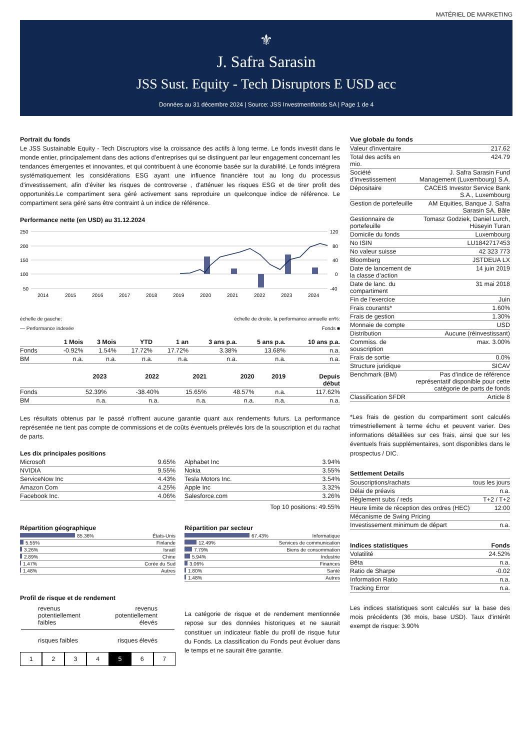MATÉRIEL DE MARKETING
⚜
J. Safra Sarasin
JSS Sust. Equity - Tech Disruptors E USD acc
Données au 31 décembre 2024 | Source: JSS Investmentfonds SA | Page 1 de 4
Portrait du fonds
Le JSS Sustainable Equity - Tech Discruptors vise la croissance des actifs à long terme. Le fonds investit dans le monde entier, principalement dans des actions d’entreprises qui se distinguent par leur engagement concernant les tendances émergentes et innovantes, et qui contribuent à une économie basée sur la durabilité. Le fonds intégrera systématiquement les considérations ESG ayant une influence financière tout au long du processus d'investissement, afin d'éviter les risques de controverse , d'atténuer les risques ESG et de tirer profit des opportunités.Le compartiment sera géré activement sans reproduire un quelconque indice de référence. Le compartiment sera géré sans être contraint à un indice de référence.
Performance nette (en USD) au 31.12.2024
250
200
150
100
50
120
80
40
0
-40
2014
2015
2016
2017
2018
2019
2020
2021
2022
2023
2024
échelle de gauche: échelle de droite, la performance annuelle en%:
— Performance indexée Fonds ■
| | 1 Mois | 3 Mois | YTD | 1 an | 3 ans p.a. | 5 ans p.a. | 10 ans p.a. |
| --- | --- | --- | --- | --- | --- | --- | --- |
| Fonds | -0.92% | 1.54% | 17.72% | 17.72% | 3.38% | 13.68% | n.a. |
| BM | n.a. | n.a. | n.a. | n.a. | n.a. | n.a. | n.a. |
| | 2023 | 2022 | 2021 | 2020 | 2019 | Depuis début |
| --- | --- | --- | --- | --- | --- | --- |
| Fonds | 52.39% | -38.40% | 15.65% | 48.57% | n.a. | 117.62% |
| BM | n.a. | n.a. | n.a. | n.a. | n.a. | n.a. |
Les résultats obtenus par le passé n'offrent aucune garantie quant aux rendements futurs. La performance représentée ne tient pas compte de commissions et de coûts éventuels prélevés lors de la souscription et du rachat de parts.
Les dix principales positions
| Microsoft | 9.65% |
| NVIDIA | 9.55% |
| ServiceNow Inc | 4.43% |
| Amazon Com | 4.25% |
| Facebook Inc. | 4.06% |
| Alphabet Inc | 3.94% |
| Nokia | 3.55% |
| Tesla Motors Inc. | 3.54% |
| Apple Inc | 3.32% |
| Salesforce.com | 3.26% |
Top 10 positions: 49.55%
Répartition géographique
| 85.36% | États-Unis |
| 5.55% | Finlande |
| 3.26% | Israël |
| 2.89% | Chine |
| 1.47% | Corée du Sud |
| 1.48% | Autres |
Répartition par secteur
| 67.43% | Informatique |
| 12.49% | Services de communication |
| 7.79% | Biens de consommation |
| 5.94% | Industrie |
| 3.06% | Finances |
| 1.80% | Santé |
| 1.48% | Autres |
Profil de risque et de rendement
revenus
potentiellement
faibles revenus
potentiellement
élevés
risques faibles risques élevés
1 2 3 4 5 6 7
La catégorie de risque et de rendement mentionnée repose sur des données historiques et ne saurait constituer un indicateur fiable du profil de risque futur du Fonds. La classification du Fonds peut évoluer dans le temps et ne saurait être garantie.
Vue globale du fonds
| Valeur d'inventaire | 217.62 |
| Total des actifs en mio. | 424.79 |
| Société d'investissement | J. Safra Sarasin Fund Management (Luxembourg) S.A. |
| Dépositaire | CACEIS Investor Service Bank S.A., Luxembourg |
| Gestion de portefeuille | AM Equities, Banque J. Safra Sarasin SA, Bâle |
| Gestionnaire de portefeuille | Tomasz Godziek, Daniel Lurch, Hüseyin Turan |
| Domicile du fonds | Luxembourg |
| No ISIN | LU1842717453 |
| No valeur suisse | 42 323 773 |
| Bloomberg | JSTDEUA LX |
| Date de lancement de la classe d’action | 14 juin 2019 |
| Date de lanc. du compartiment | 31 mai 2018 |
| Fin de l'exercice | Juin |
| Frais courants* | 1.60% |
| Frais de gestion | 1.30% |
| Monnaie de compte | USD |
| Distribution | Aucune (réinvestissant) |
| Commiss. de souscription | max. 3.00% |
| Frais de sortie | 0.0% |
| Structure juridique | SICAV |
| Benchmark (BM) | Pas d'indice de référence représentatif disponible pour cette catégorie de parts de fonds |
| Classification SFDR | Article 8 |
*Les frais de gestion du compartiment sont calculés trimestriellement à terme échu et peuvent varier. Des informations détaillées sur ces frais, ainsi que sur les éventuels frais supplémentaires, sont disponibles dans le prospectus / DIC.
Settlement Details
| Souscriptions/rachats | tous les jours |
| Délai de préavis | n.a. |
| Règlement subs / reds | T+2 / T+2 |
| Heure limite de réception des ordres (HEC) | 12:00 |
| Mécanisme de Swing Pricing | |
| Investissement minimum de départ | n.a. |
| Indices statistiques | Fonds |
| --- | --- |
| Volatilité | 24.52% |
| Bêta | n.a. |
| Ratio de Sharpe | -0.02 |
| Information Ratio | n.a. |
| Tracking Error | n.a. |
Les indices statistiques sont calculés sur la base des mois précédents (36 mois, base USD). Taux d'intérêt exempt de risque: 3.90%